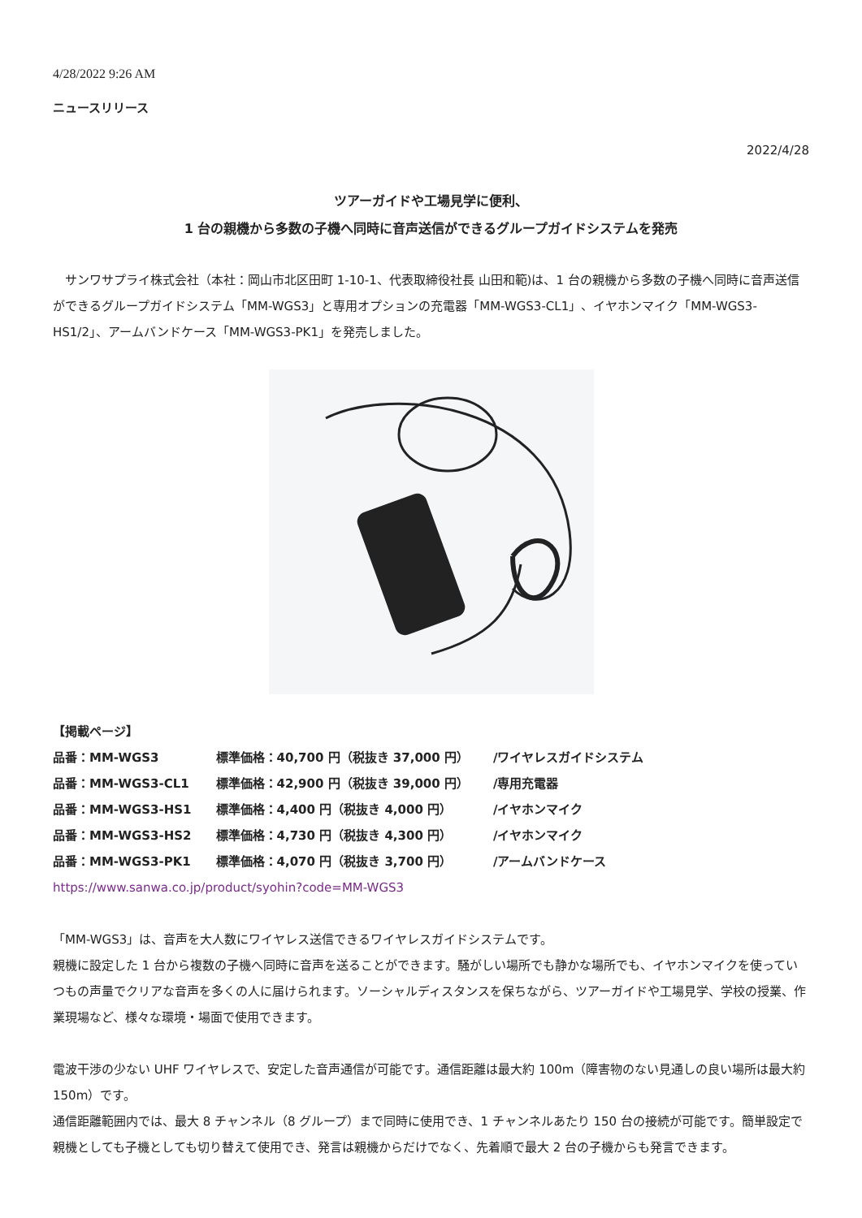4/28/2022 9:26 AM
ニュースリリース
2022/4/28
ツアーガイドや工場見学に便利、
1 台の親機から多数の子機へ同時に音声送信ができるグループガイドシステムを発売
　サンワサプライ株式会社（本社：岡山市北区田町 1-10-1、代表取締役社長 山田和範)は、1 台の親機から多数の子機へ同時に音声送信ができるグループガイドシステム「MM-WGS3」と専用オプションの充電器「MM-WGS3-CL1」、イヤホンマイク「MM-WGS3-HS1/2」、アームバンドケース「MM-WGS3-PK1」を発売しました。
【掲載ページ】
| 品番：MM-WGS3 | 標準価格：40,700 円（税抜き 37,000 円） | /ワイヤレスガイドシステム |
| 品番：MM-WGS3-CL1 | 標準価格：42,900 円（税抜き 39,000 円） | /専用充電器 |
| 品番：MM-WGS3-HS1 | 標準価格：4,400 円（税抜き 4,000 円） | /イヤホンマイク |
| 品番：MM-WGS3-HS2 | 標準価格：4,730 円（税抜き 4,300 円） | /イヤホンマイク |
| 品番：MM-WGS3-PK1 | 標準価格：4,070 円（税抜き 3,700 円） | /アームバンドケース |
https://www.sanwa.co.jp/product/syohin?code=MM-WGS3
「MM-WGS3」は、音声を大人数にワイヤレス送信できるワイヤレスガイドシステムです。
親機に設定した 1 台から複数の子機へ同時に音声を送ることができます。騒がしい場所でも静かな場所でも、イヤホンマイクを使っていつもの声量でクリアな音声を多くの人に届けられます。ソーシャルディスタンスを保ちながら、ツアーガイドや工場見学、学校の授業、作業現場など、様々な環境・場面で使用できます。
電波干渉の少ない UHF ワイヤレスで、安定した音声通信が可能です。通信距離は最大約 100m（障害物のない見通しの良い場所は最大約 150m）です。
通信距離範囲内では、最大 8 チャンネル（8 グループ）まで同時に使用でき、1 チャンネルあたり 150 台の接続が可能です。簡単設定で親機としても子機としても切り替えて使用でき、発言は親機からだけでなく、先着順で最大 2 台の子機からも発言できます。